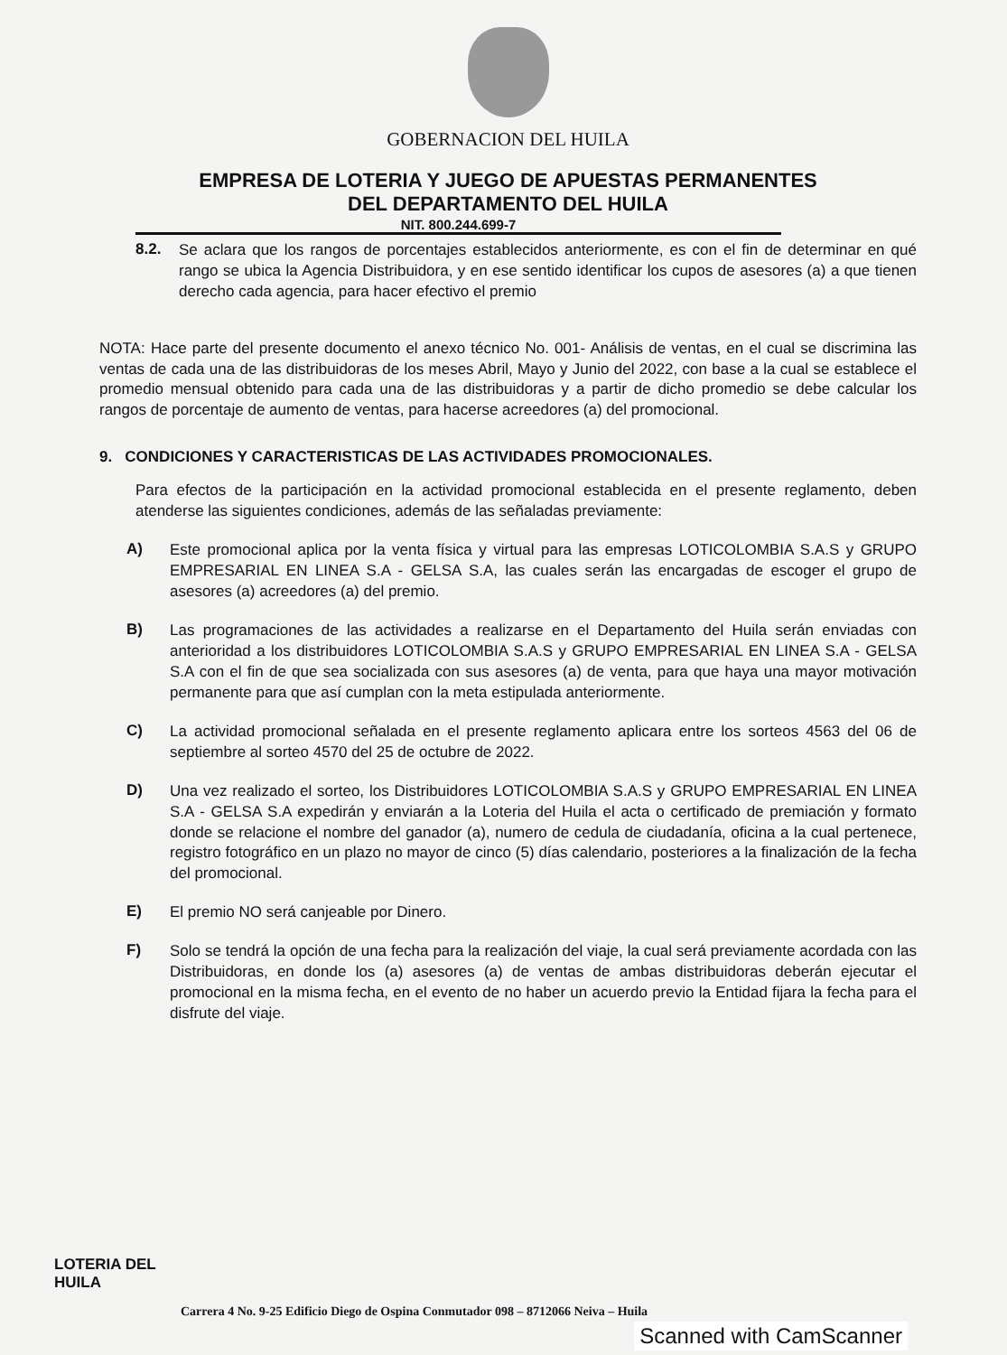GOBERNACION DEL HUILA
EMPRESA DE LOTERIA Y JUEGO DE APUESTAS PERMANENTES
DEL DEPARTAMENTO DEL HUILA
NIT. 800.244.699-7
8.2.
Se aclara que los rangos de porcentajes establecidos anteriormente, es con el fin de determinar en qué rango se ubica la Agencia Distribuidora, y en ese sentido identificar los cupos de asesores (a) a que tienen derecho cada agencia, para hacer efectivo el premio
NOTA: Hace parte del presente documento el anexo técnico No. 001- Análisis de ventas, en el cual se discrimina las ventas de cada una de las distribuidoras de los meses Abril, Mayo y Junio del 2022, con base a la cual se establece el promedio mensual obtenido para cada una de las distribuidoras y a partir de dicho promedio se debe calcular los rangos de porcentaje de aumento de ventas, para hacerse acreedores (a) del promocional.
9. CONDICIONES Y CARACTERISTICAS DE LAS ACTIVIDADES PROMOCIONALES.
Para efectos de la participación en la actividad promocional establecida en el presente reglamento, deben atenderse las siguientes condiciones, además de las señaladas previamente:
A)
Este promocional aplica por la venta física y virtual para las empresas LOTICOLOMBIA S.A.S y GRUPO EMPRESARIAL EN LINEA S.A - GELSA S.A, las cuales serán las encargadas de escoger el grupo de asesores (a) acreedores (a) del premio.
B)
Las programaciones de las actividades a realizarse en el Departamento del Huila serán enviadas con anterioridad a los distribuidores LOTICOLOMBIA S.A.S y GRUPO EMPRESARIAL EN LINEA S.A - GELSA S.A con el fin de que sea socializada con sus asesores (a) de venta, para que haya una mayor motivación permanente para que así cumplan con la meta estipulada anteriormente.
C)
La actividad promocional señalada en el presente reglamento aplicara entre los sorteos 4563 del 06 de septiembre al sorteo 4570 del 25 de octubre de 2022.
D)
Una vez realizado el sorteo, los Distribuidores LOTICOLOMBIA S.A.S y GRUPO EMPRESARIAL EN LINEA S.A - GELSA S.A expedirán y enviarán a la Loteria del Huila el acta o certificado de premiación y formato donde se relacione el nombre del ganador (a), numero de cedula de ciudadanía, oficina a la cual pertenece, registro fotográfico en un plazo no mayor de cinco (5) días calendario, posteriores a la finalización de la fecha del promocional.
E)
El premio NO será canjeable por Dinero.
F)
Solo se tendrá la opción de una fecha para la realización del viaje, la cual será previamente acordada con las Distribuidoras, en donde los (a) asesores (a) de ventas de ambas distribuidoras deberán ejecutar el promocional en la misma fecha, en el evento de no haber un acuerdo previo la Entidad fijara la fecha para el disfrute del viaje.
LOTERIA DEL
HUILA
Carrera 4 No. 9-25 Edificio Diego de Ospina Conmutador 098 – 8712066 Neiva – Huila
Scanned with CamScanner